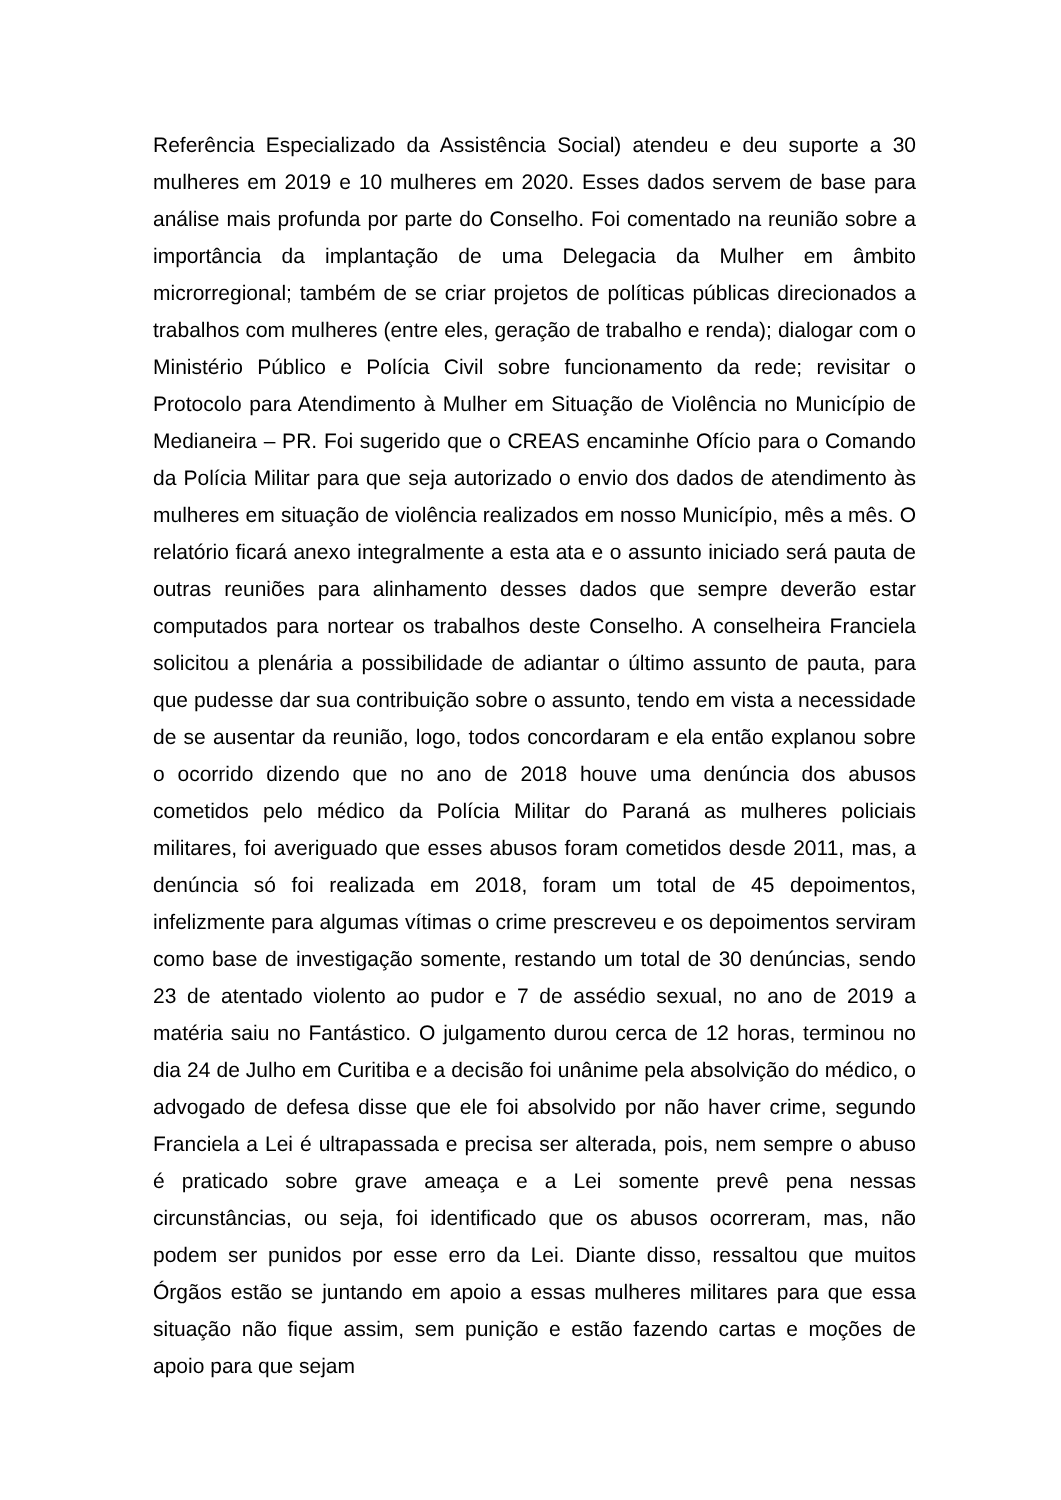Referência Especializado da Assistência Social) atendeu e deu suporte a 30 mulheres em 2019 e 10 mulheres em 2020. Esses dados servem de base para análise mais profunda por parte do Conselho. Foi comentado na reunião sobre a importância da implantação de uma Delegacia da Mulher em âmbito microrregional; também de se criar projetos de políticas públicas direcionados a trabalhos com mulheres (entre eles, geração de trabalho e renda); dialogar com o Ministério Público e Polícia Civil sobre funcionamento da rede; revisitar o Protocolo para Atendimento à Mulher em Situação de Violência no Município de Medianeira – PR. Foi sugerido que o CREAS encaminhe Ofício para o Comando da Polícia Militar para que seja autorizado o envio dos dados de atendimento às mulheres em situação de violência realizados em nosso Município, mês a mês. O relatório ficará anexo integralmente a esta ata e o assunto iniciado será pauta de outras reuniões para alinhamento desses dados que sempre deverão estar computados para nortear os trabalhos deste Conselho. A conselheira Franciela solicitou a plenária a possibilidade de adiantar o último assunto de pauta, para que pudesse dar sua contribuição sobre o assunto, tendo em vista a necessidade de se ausentar da reunião, logo, todos concordaram e ela então explanou sobre o ocorrido dizendo que no ano de 2018 houve uma denúncia dos abusos cometidos pelo médico da Polícia Militar do Paraná as mulheres policiais militares, foi averiguado que esses abusos foram cometidos desde 2011, mas, a denúncia só foi realizada em 2018, foram um total de 45 depoimentos, infelizmente para algumas vítimas o crime prescreveu e os depoimentos serviram como base de investigação somente, restando um total de 30 denúncias, sendo 23 de atentado violento ao pudor e 7 de assédio sexual, no ano de 2019 a matéria saiu no Fantástico. O julgamento durou cerca de 12 horas, terminou no dia 24 de Julho em Curitiba e a decisão foi unânime pela absolvição do médico, o advogado de defesa disse que ele foi absolvido por não haver crime, segundo Franciela a Lei é ultrapassada e precisa ser alterada, pois, nem sempre o abuso é praticado sobre grave ameaça e a Lei somente prevê pena nessas circunstâncias, ou seja, foi identificado que os abusos ocorreram, mas, não podem ser punidos por esse erro da Lei. Diante disso, ressaltou que muitos Órgãos estão se juntando em apoio a essas mulheres militares para que essa situação não fique assim, sem punição e estão fazendo cartas e moções de apoio para que sejam